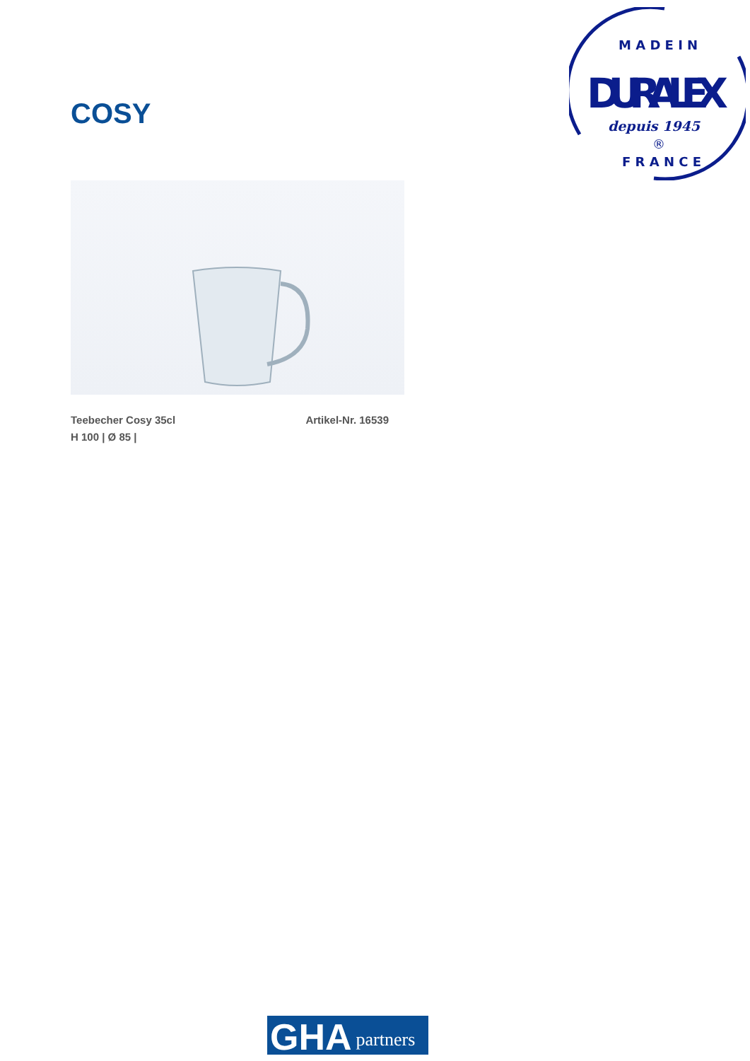M A D E I N
DURALEX
depuis 1945
®
F R A N C E
COSY
Teebecher Cosy 35cl Artikel-Nr. 16539
H 100 | Ø 85 |
GHA partners